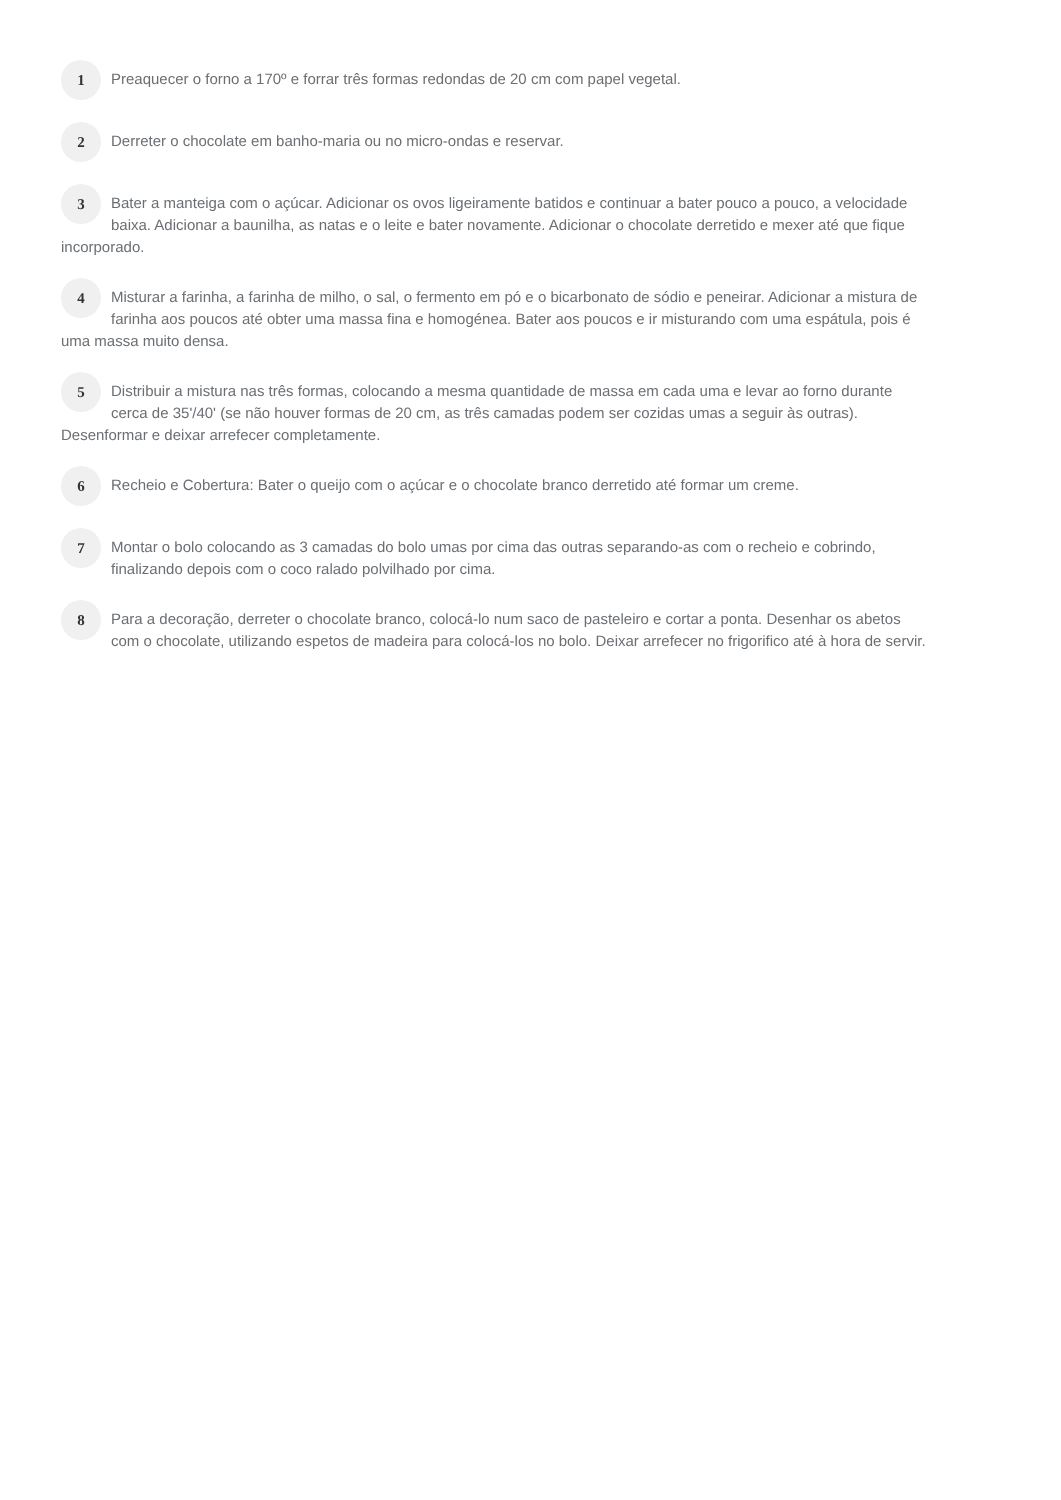1
Preaquecer o forno a 170º e forrar três formas redondas de 20 cm com papel vegetal.
2
Derreter o chocolate em banho-maria ou no micro-ondas e reservar.
3
Bater a manteiga com o açúcar. Adicionar os ovos ligeiramente batidos e continuar a bater pouco a pouco, a velocidade baixa. Adicionar a baunilha, as natas e o leite e bater novamente. Adicionar o chocolate derretido e mexer até que fique incorporado.
4
Misturar a farinha, a farinha de milho, o sal, o fermento em pó e o bicarbonato de sódio e peneirar. Adicionar a mistura de farinha aos poucos até obter uma massa fina e homogénea. Bater aos poucos e ir misturando com uma espátula, pois é uma massa muito densa.
5
Distribuir a mistura nas três formas, colocando a mesma quantidade de massa em cada uma e levar ao forno durante cerca de 35'/40' (se não houver formas de 20 cm, as três camadas podem ser cozidas umas a seguir às outras). Desenformar e deixar arrefecer completamente.
6
Recheio e Cobertura: Bater o queijo com o açúcar e o chocolate branco derretido até formar um creme.
7
Montar o bolo colocando as 3 camadas do bolo umas por cima das outras separando-as com o recheio e cobrindo, finalizando depois com o coco ralado polvilhado por cima.
8
Para a decoração, derreter o chocolate branco, colocá-lo num saco de pasteleiro e cortar a ponta. Desenhar os abetos com o chocolate, utilizando espetos de madeira para colocá-los no bolo. Deixar arrefecer no frigorifico até à hora de servir.